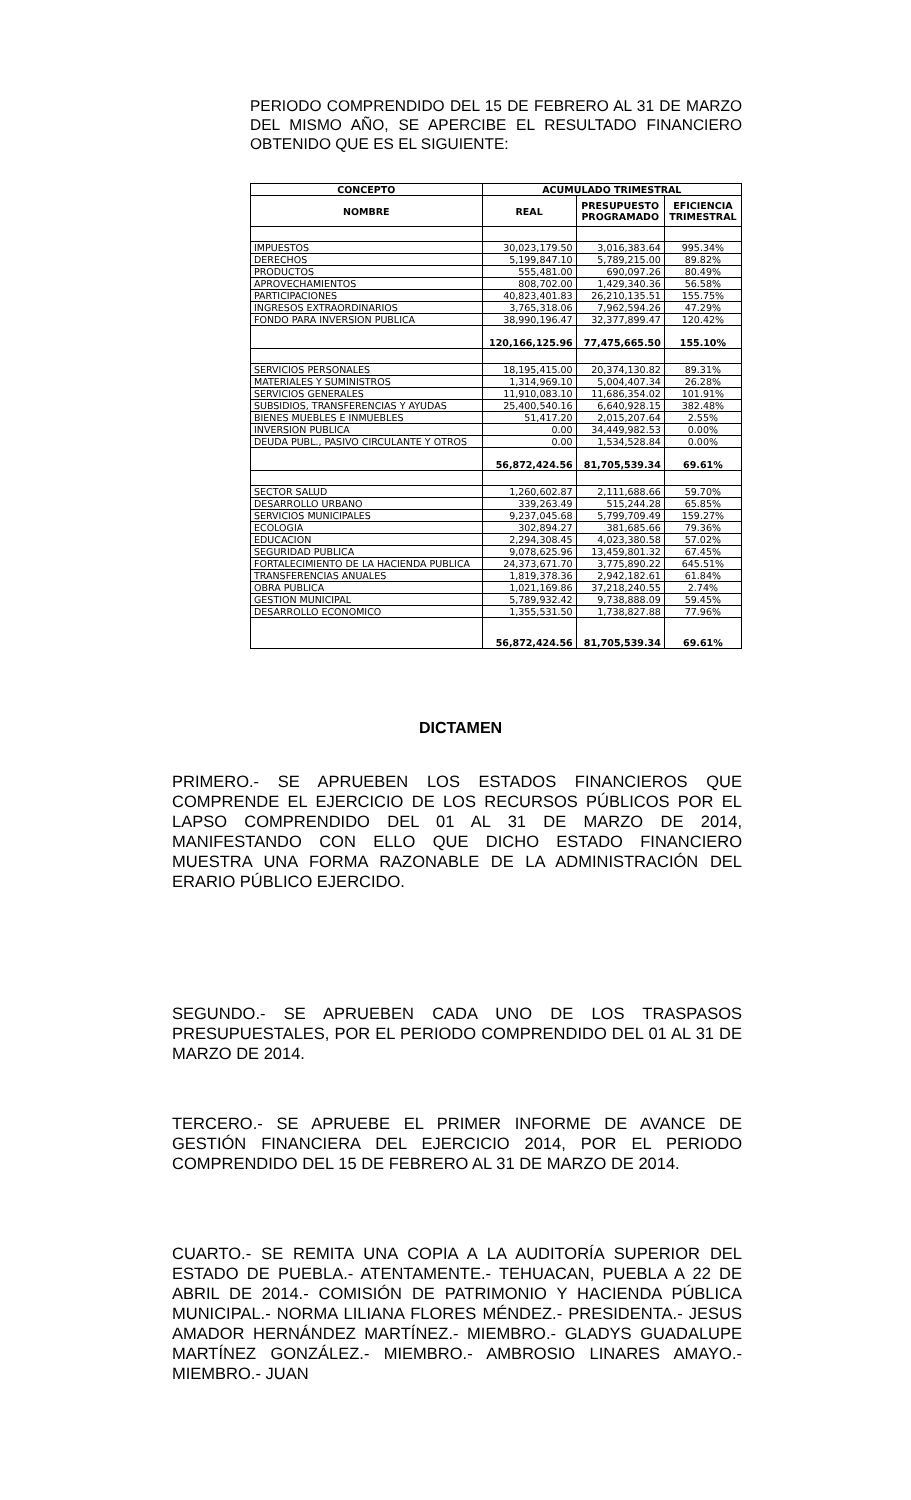PERIODO COMPRENDIDO DEL 15 DE FEBRERO AL 31 DE MARZO DEL MISMO AÑO, SE APERCIBE EL RESULTADO FINANCIERO OBTENIDO QUE ES EL SIGUIENTE:
| CONCEPTO | ACUMULADO TRIMESTRAL | | |
| --- | --- | --- | --- |
| NOMBRE | REAL | PRESUPUESTO PROGRAMADO | EFICIENCIA TRIMESTRAL |
| IMPUESTOS | 30,023,179.50 | 3,016,383.64 | 995.34% |
| DERECHOS | 5,199,847.10 | 5,789,215.00 | 89.82% |
| PRODUCTOS | 555,481.00 | 690,097.26 | 80.49% |
| APROVECHAMIENTOS | 808,702.00 | 1,429,340.36 | 56.58% |
| PARTICIPACIONES | 40,823,401.83 | 26,210,135.51 | 155.75% |
| INGRESOS EXTRAORDINARIOS | 3,765,318.06 | 7,962,594.26 | 47.29% |
| FONDO PARA INVERSION PUBLICA | 38,990,196.47 | 32,377,899.47 | 120.42% |
| | 120,166,125.96 | 77,475,665.50 | 155.10% |
| SERVICIOS PERSONALES | 18,195,415.00 | 20,374,130.82 | 89.31% |
| MATERIALES Y SUMINISTROS | 1,314,969.10 | 5,004,407.34 | 26.28% |
| SERVICIOS GENERALES | 11,910,083.10 | 11,686,354.02 | 101.91% |
| SUBSIDIOS, TRANSFERENCIAS Y AYUDAS | 25,400,540.16 | 6,640,928.15 | 382.48% |
| BIENES MUEBLES E INMUEBLES | 51,417.20 | 2,015,207.64 | 2.55% |
| INVERSION PUBLICA | 0.00 | 34,449,982.53 | 0.00% |
| DEUDA PUBL., PASIVO CIRCULANTE Y OTROS | 0.00 | 1,534,528.84 | 0.00% |
| | 56,872,424.56 | 81,705,539.34 | 69.61% |
| SECTOR SALUD | 1,260,602.87 | 2,111,688.66 | 59.70% |
| DESARROLLO URBANO | 339,263.49 | 515,244.28 | 65.85% |
| SERVICIOS MUNICIPALES | 9,237,045.68 | 5,799,709.49 | 159.27% |
| ECOLOGIA | 302,894.27 | 381,685.66 | 79.36% |
| EDUCACION | 2,294,308.45 | 4,023,380.58 | 57.02% |
| SEGURIDAD PUBLICA | 9,078,625.96 | 13,459,801.32 | 67.45% |
| FORTALECIMIENTO DE LA HACIENDA PUBLICA | 24,373,671.70 | 3,775,890.22 | 645.51% |
| TRANSFERENCIAS ANUALES | 1,819,378.36 | 2,942,182.61 | 61.84% |
| OBRA PUBLICA | 1,021,169.86 | 37,218,240.55 | 2.74% |
| GESTION MUNICIPAL | 5,789,932.42 | 9,738,888.09 | 59.45% |
| DESARROLLO ECONOMICO | 1,355,531.50 | 1,738,827.88 | 77.96% |
| | 56,872,424.56 | 81,705,539.34 | 69.61% |
DICTAMEN
PRIMERO.- SE APRUEBEN LOS ESTADOS FINANCIEROS QUE COMPRENDE EL EJERCICIO DE LOS RECURSOS PÚBLICOS POR EL LAPSO COMPRENDIDO DEL 01 AL 31 DE MARZO DE 2014, MANIFESTANDO CON ELLO QUE DICHO ESTADO FINANCIERO MUESTRA UNA FORMA RAZONABLE DE LA ADMINISTRACIÓN DEL ERARIO PÚBLICO EJERCIDO.
SEGUNDO.- SE APRUEBEN CADA UNO DE LOS TRASPASOS PRESUPUESTALES, POR EL PERIODO COMPRENDIDO DEL 01 AL 31 DE MARZO DE 2014.
TERCERO.- SE APRUEBE EL PRIMER INFORME DE AVANCE DE GESTIÓN FINANCIERA DEL EJERCICIO 2014, POR EL PERIODO COMPRENDIDO DEL 15 DE FEBRERO AL 31 DE MARZO DE 2014.
CUARTO.- SE REMITA UNA COPIA A LA AUDITORÍA SUPERIOR DEL ESTADO DE PUEBLA.- ATENTAMENTE.- TEHUACAN, PUEBLA A 22 DE ABRIL DE 2014.- COMISIÓN DE PATRIMONIO Y HACIENDA PÚBLICA MUNICIPAL.- NORMA LILIANA FLORES MÉNDEZ.- PRESIDENTA.- JESUS AMADOR HERNÁNDEZ MARTÍNEZ.- MIEMBRO.- GLADYS GUADALUPE MARTÍNEZ GONZÁLEZ.- MIEMBRO.- AMBROSIO LINARES AMAYO.- MIEMBRO.- JUAN